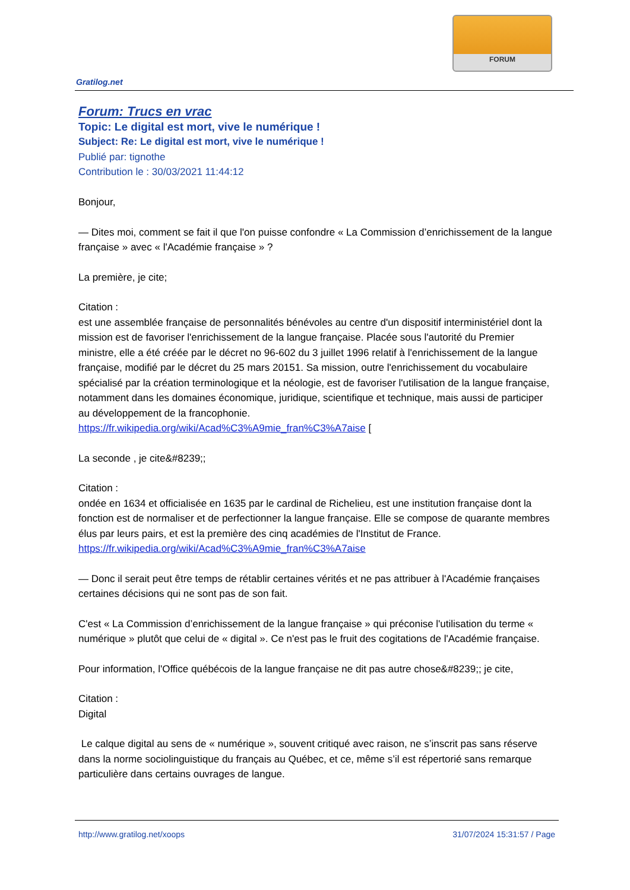FORUM
Gratilog.net
Forum: Trucs en vrac
Topic: Le digital est mort, vive le numérique !
Subject: Re: Le digital est mort, vive le numérique !
Publié par: tignothe
Contribution le : 30/03/2021 11:44:12
Bonjour,
— Dites moi, comment se fait il que l'on puisse confondre « La Commission d’enrichissement de la langue française » avec « l'Académie française » ?
La première, je cite;
Citation :
est une assemblée française de personnalités bénévoles au centre d'un dispositif interministériel dont la mission est de favoriser l'enrichissement de la langue française. Placée sous l'autorité du Premier ministre, elle a été créée par le décret no 96-602 du 3 juillet 1996 relatif à l'enrichissement de la langue française, modifié par le décret du 25 mars 20151. Sa mission, outre l'enrichissement du vocabulaire spécialisé par la création terminologique et la néologie, est de favoriser l'utilisation de la langue française, notamment dans les domaines économique, juridique, scientifique et technique, mais aussi de participer au développement de la francophonie.
https://fr.wikipedia.org/wiki/Acad%C3%A9mie_fran%C3%A7aise [
La seconde , je cite&#8239;;
Citation :
ondée en 1634 et officialisée en 1635 par le cardinal de Richelieu, est une institution française dont la fonction est de normaliser et de perfectionner la langue française. Elle se compose de quarante membres élus par leurs pairs, et est la première des cinq académies de l'Institut de France.
https://fr.wikipedia.org/wiki/Acad%C3%A9mie_fran%C3%A7aise
— Donc il serait peut être temps de rétablir certaines vérités et ne pas attribuer à l'Académie françaises certaines décisions qui ne sont pas de son fait.
C'est « La Commission d’enrichissement de la langue française » qui préconise l'utilisation du terme « numérique » plutôt que celui de « digital ». Ce n'est pas le fruit des cogitations de l'Académie française.
Pour information, l'Office québécois de la langue française ne dit pas autre chose&#8239;; je cite,
Citation :
Digital
Le calque digital au sens de « numérique », souvent critiqué avec raison, ne s’inscrit pas sans réserve dans la norme sociolinguistique du français au Québec, et ce, même s’il est répertorié sans remarque particulière dans certains ouvrages de langue.
http://www.gratilog.net/xoops 31/07/2024 15:31:57 / Page